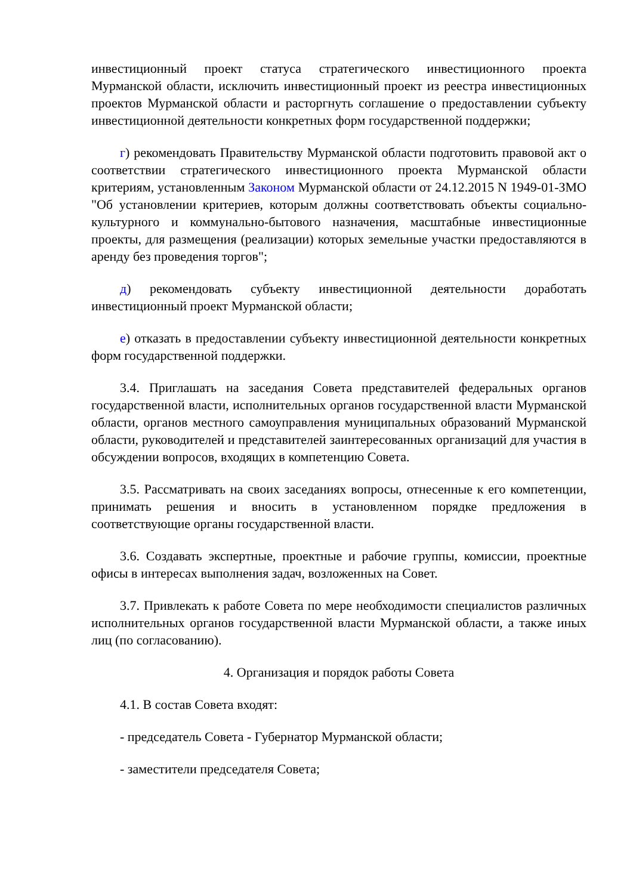инвестиционный проект статуса стратегического инвестиционного проекта Мурманской области, исключить инвестиционный проект из реестра инвестиционных проектов Мурманской области и расторгнуть соглашение о предоставлении субъекту инвестиционной деятельности конкретных форм государственной поддержки;
г) рекомендовать Правительству Мурманской области подготовить правовой акт о соответствии стратегического инвестиционного проекта Мурманской области критериям, установленным Законом Мурманской области от 24.12.2015 N 1949-01-ЗМО "Об установлении критериев, которым должны соответствовать объекты социально-культурного и коммунально-бытового назначения, масштабные инвестиционные проекты, для размещения (реализации) которых земельные участки предоставляются в аренду без проведения торгов";
д) рекомендовать субъекту инвестиционной деятельности доработать инвестиционный проект Мурманской области;
е) отказать в предоставлении субъекту инвестиционной деятельности конкретных форм государственной поддержки.
3.4. Приглашать на заседания Совета представителей федеральных органов государственной власти, исполнительных органов государственной власти Мурманской области, органов местного самоуправления муниципальных образований Мурманской области, руководителей и представителей заинтересованных организаций для участия в обсуждении вопросов, входящих в компетенцию Совета.
3.5. Рассматривать на своих заседаниях вопросы, отнесенные к его компетенции, принимать решения и вносить в установленном порядке предложения в соответствующие органы государственной власти.
3.6. Создавать экспертные, проектные и рабочие группы, комиссии, проектные офисы в интересах выполнения задач, возложенных на Совет.
3.7. Привлекать к работе Совета по мере необходимости специалистов различных исполнительных органов государственной власти Мурманской области, а также иных лиц (по согласованию).
4. Организация и порядок работы Совета
4.1. В состав Совета входят:
- председатель Совета - Губернатор Мурманской области;
- заместители председателя Совета;